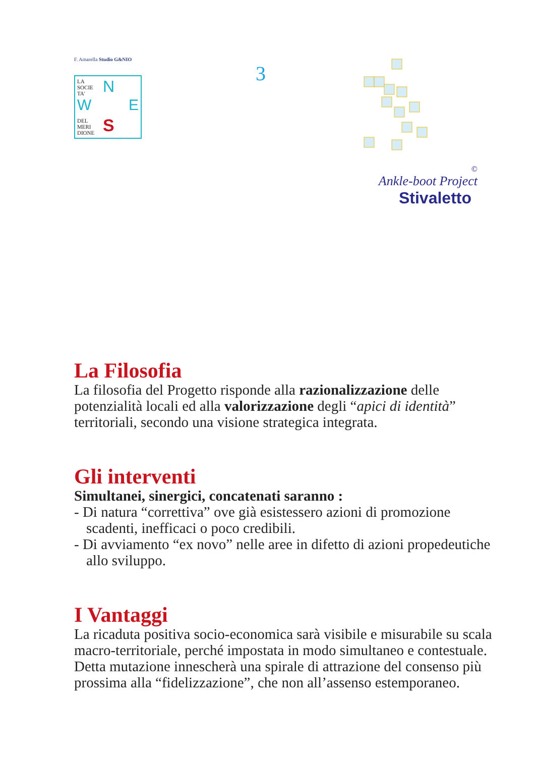F. Amarella Studio G&NIO
LA
SOCIE
TA'
N
W E
S
DEL
MERI
DIONE
3
©
Ankle-boot Project
Stivaletto
La Filosofia
La filosofia del Progetto risponde alla razionalizzazione delle potenzialità locali ed alla valorizzazione degli “apici di identità” territoriali, secondo una visione strategica integrata.
Gli interventi
Simultanei, sinergici, concatenati saranno :
- Di natura “correttiva” ove già esistessero azioni di promozione scadenti, inefficaci o poco credibili.
- Di avviamento “ex novo” nelle aree in difetto di azioni propedeutiche allo sviluppo.
I Vantaggi
La ricaduta positiva socio-economica sarà visibile e misurabile su scala macro-territoriale, perché impostata in modo simultaneo e contestuale.
Detta mutazione innescherà una spirale di attrazione del consenso più prossima alla “fidelizzazione”, che non all’assenso estemporaneo.